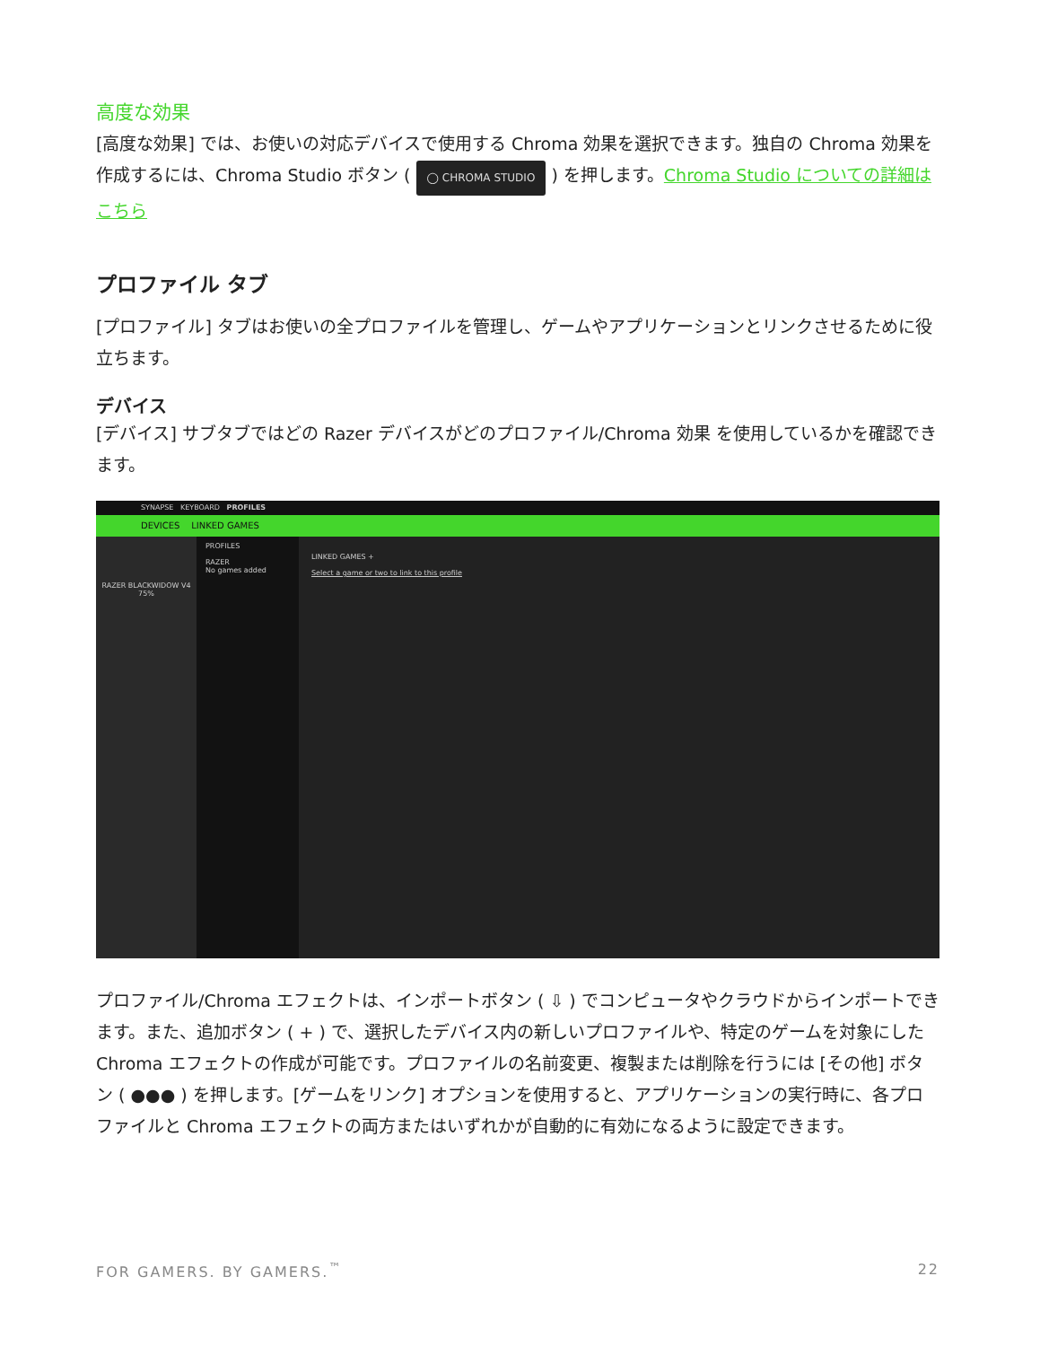高度な効果
[高度な効果] では、お使いの対応デバイスで使用する Chroma 効果を選択できます。独自の Chroma 効果を作成するには、Chroma Studio ボタン ( ◯ CHROMA STUDIO ) を押します。Chroma Studio についての詳細はこちら
プロファイル タブ
[プロファイル] タブはお使いの全プロファイルを管理し、ゲームやアプリケーションとリンクさせるために役立ちます。
デバイス
[デバイス] サブタブではどの Razer デバイスがどのプロファイル/Chroma 効果 を使用しているかを確認できます。
SYNAPSE KEYBOARD PROFILES
DEVICES LINKED GAMES
RAZER BLACKWIDOW V4 75%
PROFILES
RAZER
No games added
LINKED GAMES +
Select a game or two to link to this profile
プロファイル/Chroma エフェクトは、インポートボタン ( ⇩ ) でコンピュータやクラウドからインポートできます。また、追加ボタン ( + ) で、選択したデバイス内の新しいプロファイルや、特定のゲームを対象にした Chroma エフェクトの作成が可能です。プロファイルの名前変更、複製または削除を行うには [その他] ボタン ( ●●● ) を押します。[ゲームをリンク] オプションを使用すると、アプリケーションの実行時に、各プロファイルと Chroma エフェクトの両方またはいずれかが自動的に有効になるように設定できます。
FOR GAMERS. BY GAMERS.<sup>™</sup> 22